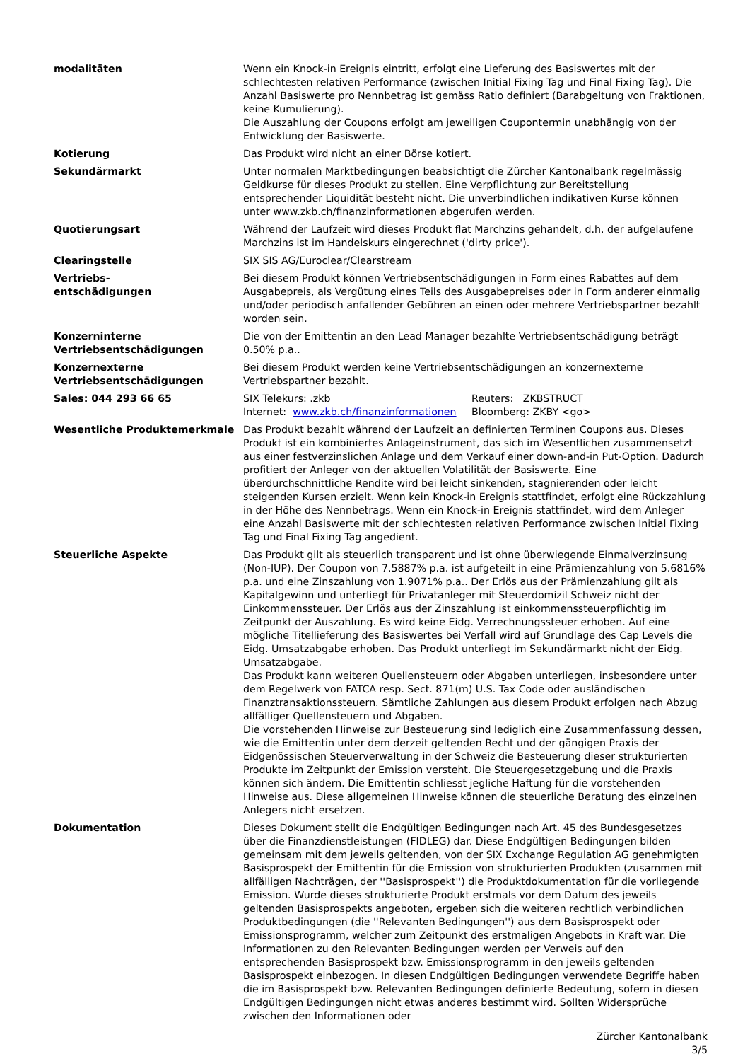| modalitäten | Wenn ein Knock-in Ereignis eintritt, erfolgt eine Lieferung des Basiswertes mit der schlechtesten relativen Performance (zwischen Initial Fixing Tag und Final Fixing Tag). Die Anzahl Basiswerte pro Nennbetrag ist gemäss Ratio definiert (Barabgeltung von Fraktionen, keine Kumulierung). Die Auszahlung der Coupons erfolgt am jeweiligen Coupontermin unabhängig von der Entwicklung der Basiswerte. |
| Kotierung | Das Produkt wird nicht an einer Börse kotiert. |
| Sekundärmarkt | Unter normalen Marktbedingungen beabsichtigt die Zürcher Kantonalbank regelmässig Geldkurse für dieses Produkt zu stellen. Eine Verpflichtung zur Bereitstellung entsprechender Liquidität besteht nicht. Die unverbindlichen indikativen Kurse können unter www.zkb.ch/finanzinformationen abgerufen werden. |
| Quotierungsart | Während der Laufzeit wird dieses Produkt flat Marchzins gehandelt, d.h. der aufgelaufene Marchzins ist im Handelskurs eingerechnet ('dirty price'). |
| Clearingstelle | SIX SIS AG/Euroclear/Clearstream |
| Vertriebs- entschädigungen | Bei diesem Produkt können Vertriebsentschädigungen in Form eines Rabattes auf dem Ausgabepreis, als Vergütung eines Teils des Ausgabepreises oder in Form anderer einmalig und/oder periodisch anfallender Gebühren an einen oder mehrere Vertriebspartner bezahlt worden sein. |
| Konzerninterne Vertriebsentschädigungen | Die von der Emittentin an den Lead Manager bezahlte Vertriebsentschädigung beträgt 0.50% p.a.. |
| Konzernexterne Vertriebsentschädigungen | Bei diesem Produkt werden keine Vertriebsentschädigungen an konzernexterne Vertriebspartner bezahlt. |
| Sales: 044 293 66 65 | / SIX Telekurs: .zkb / Reuters: ZKBSTRUCT / / Internet: www.zkb.ch/finanzinformationen / Bloomberg: ZKBY <go> / |
| Wesentliche Produktemerkmale | Das Produkt bezahlt während der Laufzeit an definierten Terminen Coupons aus. Dieses Produkt ist ein kombiniertes Anlageinstrument, das sich im Wesentlichen zusammensetzt aus einer festverzinslichen Anlage und dem Verkauf einer down-and-in Put-Option. Dadurch profitiert der Anleger von der aktuellen Volatilität der Basiswerte. Eine überdurchschnittliche Rendite wird bei leicht sinkenden, stagnierenden oder leicht steigenden Kursen erzielt. Wenn kein Knock-in Ereignis stattfindet, erfolgt eine Rückzahlung in der Höhe des Nennbetrags. Wenn ein Knock-in Ereignis stattfindet, wird dem Anleger eine Anzahl Basiswerte mit der schlechtesten relativen Performance zwischen Initial Fixing Tag und Final Fixing Tag angedient. |
| Steuerliche Aspekte | Das Produkt gilt als steuerlich transparent und ist ohne überwiegende Einmalverzinsung (Non-IUP). Der Coupon von 7.5887% p.a. ist aufgeteilt in eine Prämienzahlung von 5.6816% p.a. und eine Zinszahlung von 1.9071% p.a.. Der Erlös aus der Prämienzahlung gilt als Kapitalgewinn und unterliegt für Privatanleger mit Steuerdomizil Schweiz nicht der Einkommenssteuer. Der Erlös aus der Zinszahlung ist einkommenssteuerpflichtig im Zeitpunkt der Auszahlung. Es wird keine Eidg. Verrechnungssteuer erhoben. Auf eine mögliche Titellieferung des Basiswertes bei Verfall wird auf Grundlage des Cap Levels die Eidg. Umsatzabgabe erhoben. Das Produkt unterliegt im Sekundärmarkt nicht der Eidg. Umsatzabgabe. Das Produkt kann weiteren Quellensteuern oder Abgaben unterliegen, insbesondere unter dem Regelwerk von FATCA resp. Sect. 871(m) U.S. Tax Code oder ausländischen Finanztransaktionssteuern. Sämtliche Zahlungen aus diesem Produkt erfolgen nach Abzug allfälliger Quellensteuern und Abgaben. Die vorstehenden Hinweise zur Besteuerung sind lediglich eine Zusammenfassung dessen, wie die Emittentin unter dem derzeit geltenden Recht und der gängigen Praxis der Eidgenössischen Steuerverwaltung in der Schweiz die Besteuerung dieser strukturierten Produkte im Zeitpunkt der Emission versteht. Die Steuergesetzgebung und die Praxis können sich ändern. Die Emittentin schliesst jegliche Haftung für die vorstehenden Hinweise aus. Diese allgemeinen Hinweise können die steuerliche Beratung des einzelnen Anlegers nicht ersetzen. |
| Dokumentation | Dieses Dokument stellt die Endgültigen Bedingungen nach Art. 45 des Bundesgesetzes über die Finanzdienstleistungen (FIDLEG) dar. Diese Endgültigen Bedingungen bilden gemeinsam mit dem jeweils geltenden, von der SIX Exchange Regulation AG genehmigten Basisprospekt der Emittentin für die Emission von strukturierten Produkten (zusammen mit allfälligen Nachträgen, der ''Basisprospekt'') die Produktdokumentation für die vorliegende Emission. Wurde dieses strukturierte Produkt erstmals vor dem Datum des jeweils geltenden Basisprospekts angeboten, ergeben sich die weiteren rechtlich verbindlichen Produktbedingungen (die ''Relevanten Bedingungen'') aus dem Basisprospekt oder Emissionsprogramm, welcher zum Zeitpunkt des erstmaligen Angebots in Kraft war. Die Informationen zu den Relevanten Bedingungen werden per Verweis auf den entsprechenden Basisprospekt bzw. Emissionsprogramm in den jeweils geltenden Basisprospekt einbezogen. In diesen Endgültigen Bedingungen verwendete Begriffe haben die im Basisprospekt bzw. Relevanten Bedingungen definierte Bedeutung, sofern in diesen Endgültigen Bedingungen nicht etwas anderes bestimmt wird. Sollten Widersprüche zwischen den Informationen oder |
Zürcher Kantonalbank
3/5